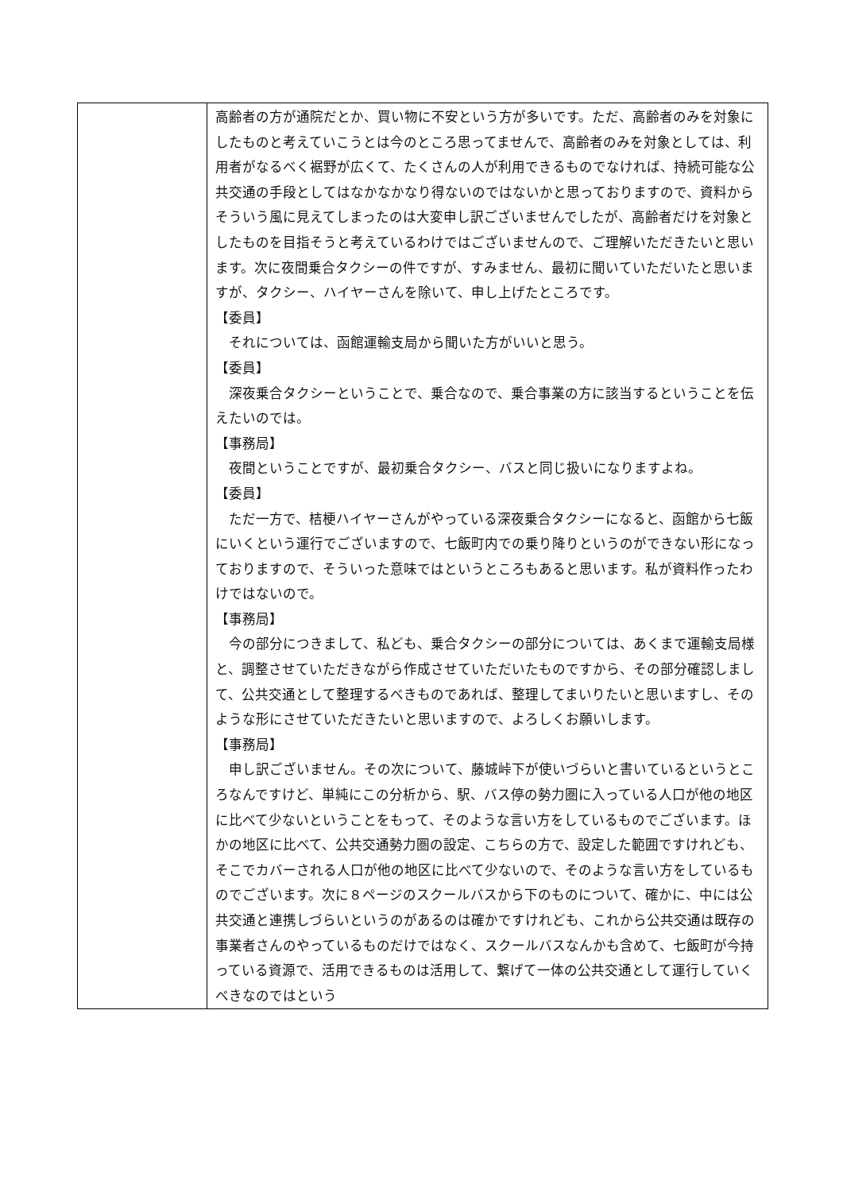| | 高齢者の方が通院だとか、買い物に不安という方が多いです。ただ、高齢者のみを対象にしたものと考えていこうとは今のところ思ってませんで、高齢者のみを対象としては、利用者がなるべく裾野が広くて、たくさんの人が利用できるものでなければ、持続可能な公共交通の手段としてはなかなかなり得ないのではないかと思っておりますので、資料からそういう風に見えてしまったのは大変申し訳ございませんでしたが、高齢者だけを対象としたものを目指そうと考えているわけではございませんので、ご理解いただきたいと思います。次に夜間乗合タクシーの件ですが、すみません、最初に聞いていただいたと思いますが、タクシー、ハイヤーさんを除いて、申し上げたところです。 【委員】 それについては、函館運輸支局から聞いた方がいいと思う。 【委員】 深夜乗合タクシーということで、乗合なので、乗合事業の方に該当するということを伝えたいのでは。 【事務局】 夜間ということですが、最初乗合タクシー、バスと同じ扱いになりますよね。 【委員】 ただ一方で、桔梗ハイヤーさんがやっている深夜乗合タクシーになると、函館から七飯にいくという運行でございますので、七飯町内での乗り降りというのができない形になっておりますので、そういった意味ではというところもあると思います。私が資料作ったわけではないので。 【事務局】 今の部分につきまして、私ども、乗合タクシーの部分については、あくまで運輸支局様と、調整させていただきながら作成させていただいたものですから、その部分確認しまして、公共交通として整理するべきものであれば、整理してまいりたいと思いますし、そのような形にさせていただきたいと思いますので、よろしくお願いします。 【事務局】 申し訳ございません。その次について、藤城峠下が使いづらいと書いているというところなんですけど、単純にこの分析から、駅、バス停の勢力圏に入っている人口が他の地区に比べて少ないということをもって、そのような言い方をしているものでございます。ほかの地区に比べて、公共交通勢力圏の設定、こちらの方で、設定した範囲ですけれども、そこでカバーされる人口が他の地区に比べて少ないので、そのような言い方をしているものでございます。次に８ページのスクールバスから下のものについて、確かに、中には公共交通と連携しづらいというのがあるのは確かですけれども、これから公共交通は既存の事業者さんのやっているものだけではなく、スクールバスなんかも含めて、七飯町が今持っている資源で、活用できるものは活用して、繋げて一体の公共交通として運行していくべきなのではという |